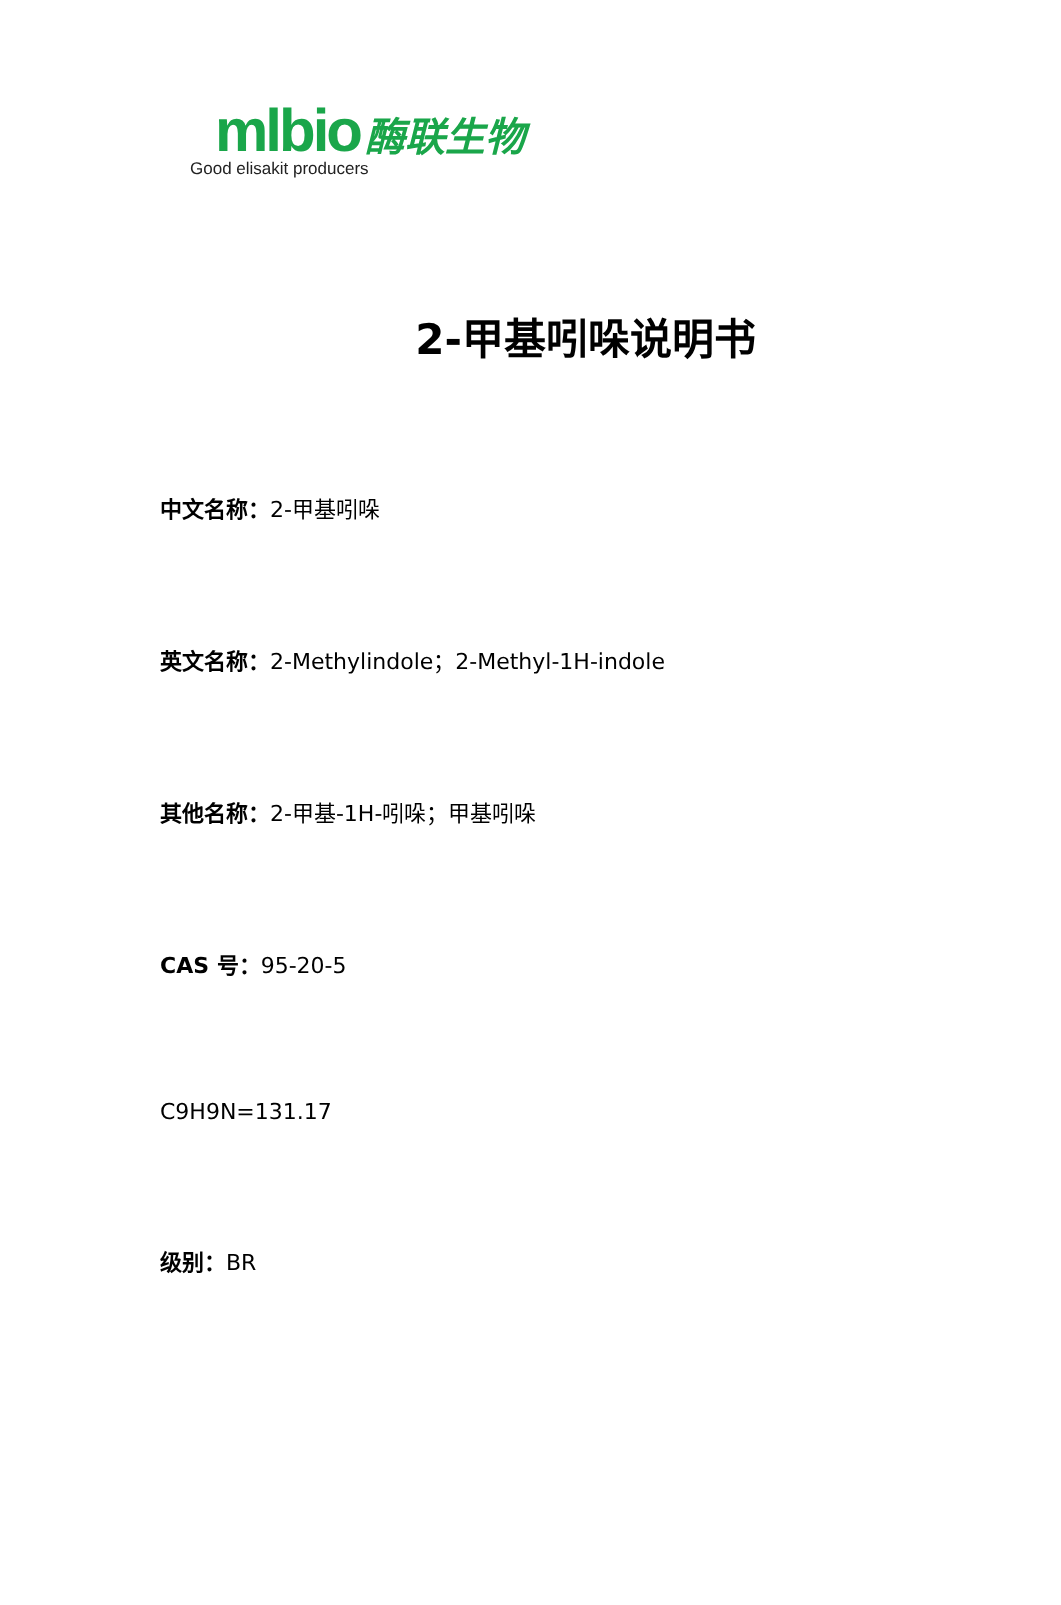mlbio 酶联生物
Good elisakit producers
2-甲基吲哚说明书
中文名称：2-甲基吲哚
英文名称：2-Methylindole；2-Methyl-1H-indole
其他名称：2-甲基-1H-吲哚；甲基吲哚
CAS 号：95-20-5
C9H9N=131.17
级别：BR